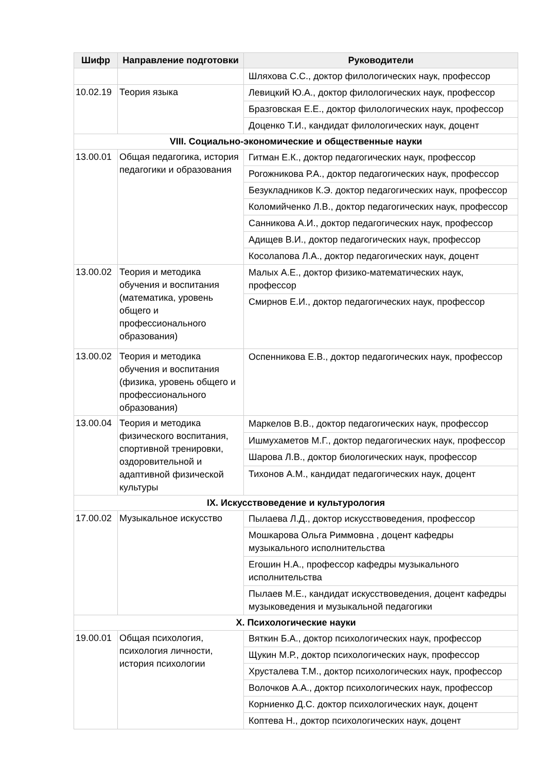| Шифр | Направление подготовки | Руководители |
| --- | --- | --- |
| | | Шляхова С.С., доктор филологических наук, профессор |
| 10.02.19 | Теория языка | Левицкий Ю.А., доктор филологических наук, профессор |
| | | Бразговская Е.Е., доктор филологических наук, профессор |
| | | Доценко Т.И., кандидат филологических наук, доцент |
| VIII. Социально-экономические и общественные науки | | |
| 13.00.01 | Общая педагогика, история педагогики и образования | Гитман Е.К., доктор педагогических наук, профессор |
| | | Рогожникова Р.А., доктор педагогических наук, профессор |
| | | Безукладников К.Э. доктор педагогических наук, профессор |
| | | Коломийченко Л.В., доктор педагогических наук, профессор |
| | | Санникова А.И., доктор педагогических наук, профессор |
| | | Адищев В.И., доктор педагогических наук, профессор |
| | | Косолапова Л.А., доктор педагогических наук, доцент |
| 13.00.02 | Теория и методика обучения и воспитания (математика, уровень общего и профессионального образования) | Малых А.Е., доктор физико-математических наук, профессор |
| | | Смирнов Е.И., доктор педагогических наук, профессор |
| 13.00.02 | Теория и методика обучения и воспитания (физика, уровень общего и профессионального образования) | Оспенникова Е.В., доктор педагогических наук, профессор |
| 13.00.04 | Теория и методика физического воспитания, спортивной тренировки, оздоровительной и адаптивной физической культуры | Маркелов В.В., доктор педагогических наук, профессор |
| | | Ишмухаметов М.Г., доктор педагогических наук, профессор |
| | | Шарова Л.В., доктор биологических наук, профессор |
| | | Тихонов А.М., кандидат педагогических наук, доцент |
| IX. Искусствоведение и культурология | | |
| 17.00.02 | Музыкальное искусство | Пылаева Л.Д., доктор искусствоведения, профессор |
| | | Мошкарова Ольга Риммовна , доцент кафедры музыкального исполнительства |
| | | Егошин Н.А., профессор кафедры музыкального исполнительства |
| | | Пылаев М.Е., кандидат искусствоведения, доцент кафедры музыковедения и музыкальной педагогики |
| X. Психологические науки | | |
| 19.00.01 | Общая психология, психология личности, история психологии | Вяткин Б.А., доктор психологических наук, профессор |
| | | Щукин М.Р., доктор психологических наук, профессор |
| | | Хрусталева Т.М., доктор психологических наук, профессор |
| | | Волочков А.А., доктор психологических наук, профессор |
| | | Корниенко Д.С. доктор психологических наук, доцент |
| | | Коптева Н., доктор психологических наук, доцент |